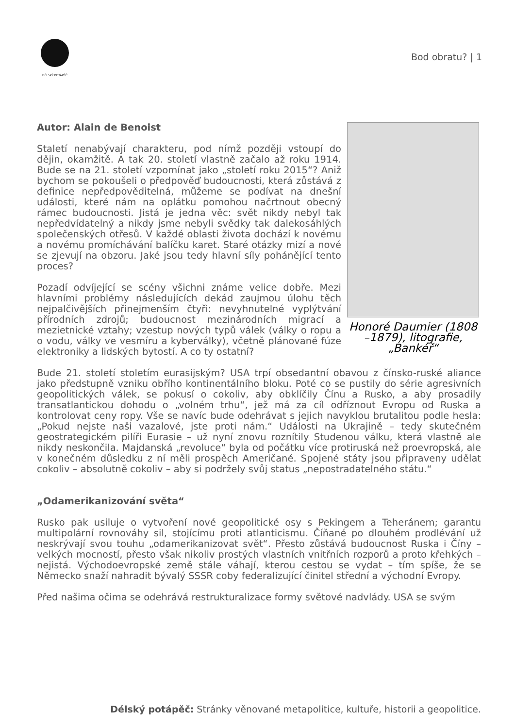DÉLSKÝ POTÁPĚČ
Bod obratu? | 1
Honoré Daumier (1808 –1879), litografie, „Bankéř“
Autor: Alain de Benoist
Staletí nenabývají charakteru, pod nímž později vstoupí do dějin, okamžitě. A tak 20. století vlastně začalo až roku 1914. Bude se na 21. století vzpomínat jako „století roku 2015“? Aniž bychom se pokoušeli o předpověď budoucnosti, která zůstává z definice nepředpověditelná, můžeme se podívat na dnešní události, které nám na oplátku pomohou načrtnout obecný rámec budoucnosti. Jistá je jedna věc: svět nikdy nebyl tak nepředvídatelný a nikdy jsme nebyli svědky tak dalekosáhlých společenských otřesů. V každé oblasti života dochází k novému a novému promíchávání balíčku karet. Staré otázky mizí a nové se zjevují na obzoru. Jaké jsou tedy hlavní síly pohánějící tento proces?
Pozadí odvíjející se scény všichni známe velice dobře. Mezi hlavními problémy následujících dekád zaujmou úlohu těch nejpalčivějších přinejmenším čtyři: nevyhnutelné vyplýtvání přírodních zdrojů; budoucnost mezinárodních migrací a mezietnické vztahy; vzestup nových typů válek (války o ropu a o vodu, války ve vesmíru a kyberválky), včetně plánované fúze elektroniky a lidských bytostí. A co ty ostatní?
Bude 21. století stoletím eurasijským? USA trpí obsedantní obavou z čínsko-ruské aliance jako předstupně vzniku obřího kontinentálního bloku. Poté co se pustily do série agresivních geopolitických válek, se pokusí o cokoliv, aby obklíčily Čínu a Rusko, a aby prosadily transatlantickou dohodu o „volném trhu“, jež má za cíl odříznout Evropu od Ruska a kontrolovat ceny ropy. Vše se navíc bude odehrávat s jejich navyklou brutalitou podle hesla: „Pokud nejste naši vazalové, jste proti nám.“ Události na Ukrajině – tedy skutečném geostrategickém pilíři Eurasie – už nyní znovu roznítily Studenou válku, která vlastně ale nikdy neskončila. Majdanská „revoluce“ byla od počátku více protiruská než proevropská, ale v konečném důsledku z ní měli prospěch Američané. Spojené státy jsou připraveny udělat cokoliv – absolutně cokoliv – aby si podržely svůj status „nepostradatelného státu.“
„Odamerikanizování světa“
Rusko pak usiluje o vytvoření nové geopolitické osy s Pekingem a Teheránem; garantu multipolární rovnováhy sil, stojícímu proti atlanticismu. Číňané po dlouhém prodlévání už neskrývají svou touhu „odamerikanizovat svět“. Přesto zůstává budoucnost Ruska i Číny – velkých mocností, přesto však nikoliv prostých vlastních vnitřních rozporů a proto křehkých – nejistá. Východoevropské země stále váhají, kterou cestou se vydat – tím spíše, že se Německo snaží nahradit bývalý SSSR coby federalizující činitel střední a východní Evropy.
Před našima očima se odehrává restrukturalizace formy světové nadvlády. USA se svým
Délský potápěč: Stránky věnované metapolitice, kultuře, historii a geopolitice.